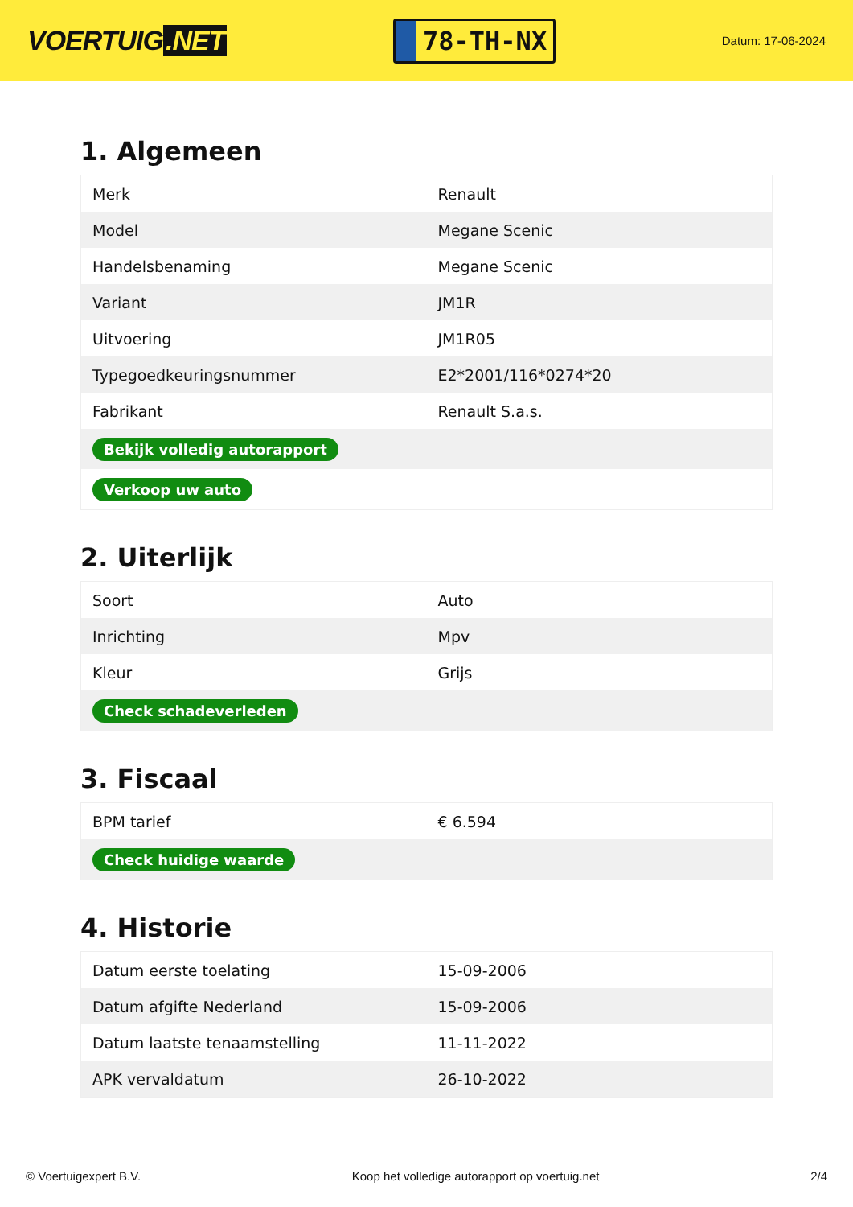VOERTUIG.NET
78-TH-NX
Datum: 17-06-2024
1. Algemeen
| Merk | Renault |
| Model | Megane Scenic |
| Handelsbenaming | Megane Scenic |
| Variant | JM1R |
| Uitvoering | JM1R05 |
| Typegoedkeuringsnummer | E2*2001/116*0274*20 |
| Fabrikant | Renault S.a.s. |
| Bekijk volledig autorapport | |
| Verkoop uw auto | |
2. Uiterlijk
| Soort | Auto |
| Inrichting | Mpv |
| Kleur | Grijs |
| Check schadeverleden | |
3. Fiscaal
| BPM tarief | € 6.594 |
| Check huidige waarde | |
4. Historie
| Datum eerste toelating | 15-09-2006 |
| Datum afgifte Nederland | 15-09-2006 |
| Datum laatste tenaamstelling | 11-11-2022 |
| APK vervaldatum | 26-10-2022 |
© Voertuigexpert B.V. Koop het volledige autorapport op voertuig.net 2/4